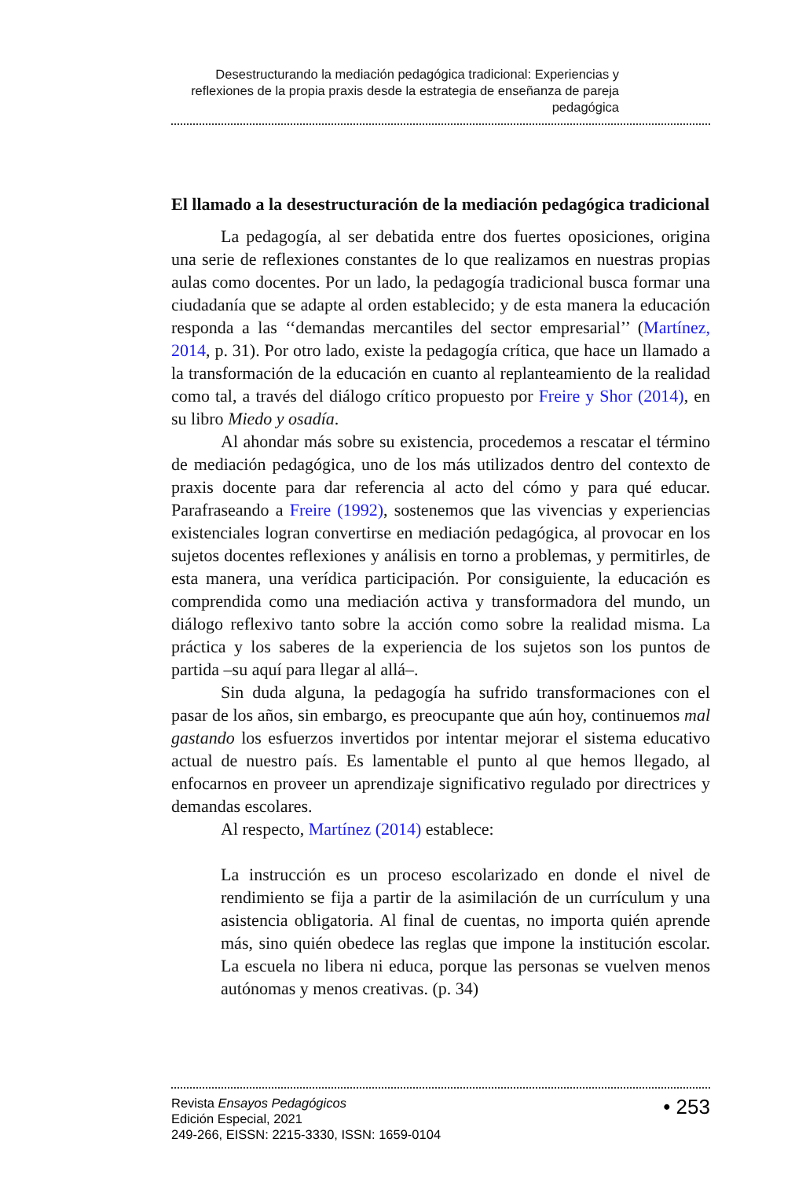Desestructurando la mediación pedagógica tradicional: Experiencias y reflexiones de la propia praxis desde la estrategia de enseñanza de pareja pedagógica
El llamado a la desestructuración de la mediación pedagógica tradicional
La pedagogía, al ser debatida entre dos fuertes oposiciones, origina una serie de reflexiones constantes de lo que realizamos en nuestras propias aulas como docentes. Por un lado, la pedagogía tradicional busca formar una ciudadanía que se adapte al orden establecido; y de esta manera la educación responda a las ‘‘demandas mercantiles del sector empresarial’’ (Martínez, 2014, p. 31). Por otro lado, existe la pedagogía crítica, que hace un llamado a la transformación de la educación en cuanto al replanteamiento de la realidad como tal, a través del diálogo crítico propuesto por Freire y Shor (2014), en su libro Miedo y osadía.
Al ahondar más sobre su existencia, procedemos a rescatar el término de mediación pedagógica, uno de los más utilizados dentro del contexto de praxis docente para dar referencia al acto del cómo y para qué educar. Parafraseando a Freire (1992), sostenemos que las vivencias y experiencias existenciales logran convertirse en mediación pedagógica, al provocar en los sujetos docentes reflexiones y análisis en torno a problemas, y permitirles, de esta manera, una verídica participación. Por consiguiente, la educación es comprendida como una mediación activa y transformadora del mundo, un diálogo reflexivo tanto sobre la acción como sobre la realidad misma. La práctica y los saberes de la experiencia de los sujetos son los puntos de partida –su aquí para llegar al allá–.
Sin duda alguna, la pedagogía ha sufrido transformaciones con el pasar de los años, sin embargo, es preocupante que aún hoy, continuemos mal gastando los esfuerzos invertidos por intentar mejorar el sistema educativo actual de nuestro país. Es lamentable el punto al que hemos llegado, al enfocarnos en proveer un aprendizaje significativo regulado por directrices y demandas escolares.
Al respecto, Martínez (2014) establece:
La instrucción es un proceso escolarizado en donde el nivel de rendimiento se fija a partir de la asimilación de un currículum y una asistencia obligatoria. Al final de cuentas, no importa quién aprende más, sino quién obedece las reglas que impone la institución escolar. La escuela no libera ni educa, porque las personas se vuelven menos autónomas y menos creativas. (p. 34)
Revista Ensayos Pedagógicos
Edición Especial, 2021
249-266, EISSN: 2215-3330, ISSN: 1659-0104
• 253